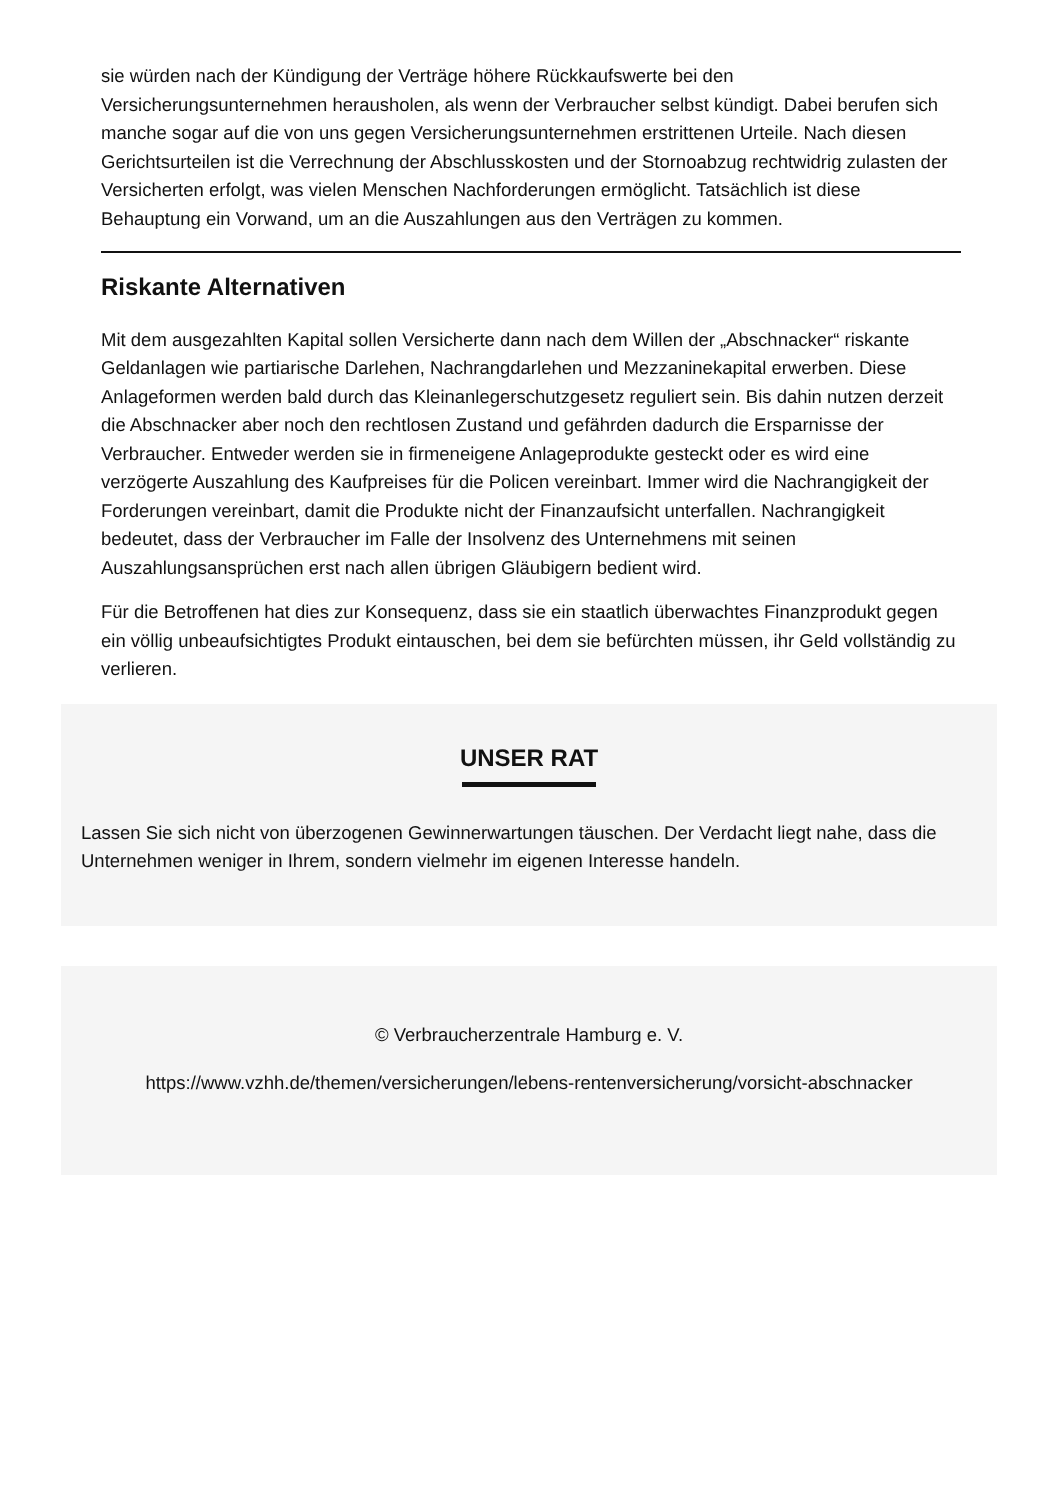sie würden nach der Kündigung der Verträge höhere Rückkaufswerte bei den Versicherungsunternehmen herausholen, als wenn der Verbraucher selbst kündigt. Dabei berufen sich manche sogar auf die von uns gegen Versicherungsunternehmen erstrittenen Urteile. Nach diesen Gerichtsurteilen ist die Verrechnung der Abschlusskosten und der Stornoabzug rechtwidrig zulasten der Versicherten erfolgt, was vielen Menschen Nachforderungen ermöglicht. Tatsächlich ist diese Behauptung ein Vorwand, um an die Auszahlungen aus den Verträgen zu kommen.
Riskante Alternativen
Mit dem ausgezahlten Kapital sollen Versicherte dann nach dem Willen der „Abschnacker“ riskante Geldanlagen wie partiarische Darlehen, Nachrangdarlehen und Mezzaninekapital erwerben. Diese Anlageformen werden bald durch das Kleinanlegerschutzgesetz reguliert sein. Bis dahin nutzen derzeit die Abschnacker aber noch den rechtlosen Zustand und gefährden dadurch die Ersparnisse der Verbraucher. Entweder werden sie in firmeneigene Anlageprodukte gesteckt oder es wird eine verzögerte Auszahlung des Kaufpreises für die Policen vereinbart. Immer wird die Nachrangigkeit der Forderungen vereinbart, damit die Produkte nicht der Finanzaufsicht unterfallen. Nachrangigkeit bedeutet, dass der Verbraucher im Falle der Insolvenz des Unternehmens mit seinen Auszahlungsansprüchen erst nach allen übrigen Gläubigern bedient wird.
Für die Betroffenen hat dies zur Konsequenz, dass sie ein staatlich überwachtes Finanzprodukt gegen ein völlig unbeaufsichtigtes Produkt eintauschen, bei dem sie befürchten müssen, ihr Geld vollständig zu verlieren.
UNSER RAT
Lassen Sie sich nicht von überzogenen Gewinnerwartungen täuschen. Der Verdacht liegt nahe, dass die Unternehmen weniger in Ihrem, sondern vielmehr im eigenen Interesse handeln.
© Verbraucherzentrale Hamburg e. V.
https://www.vzhh.de/themen/versicherungen/lebens-rentenversicherung/vorsicht-abschnacker